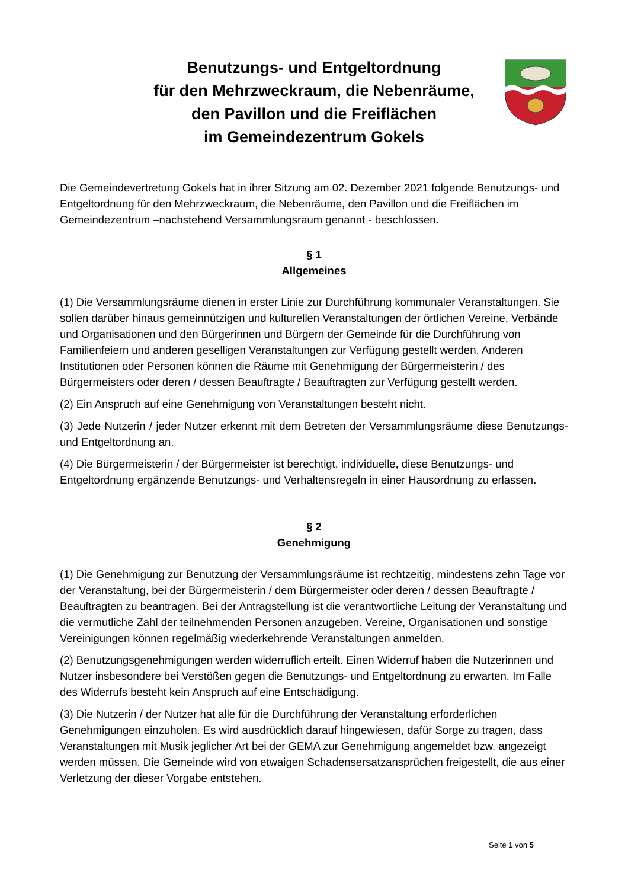Benutzungs- und Entgeltordnung
für den Mehrzweckraum, die Nebenräume,
den Pavillon und die Freiflächen
im Gemeindezentrum Gokels
Die Gemeindevertretung Gokels hat in ihrer Sitzung am 02. Dezember 2021 folgende Benutzungs- und Entgeltordnung für den Mehrzweckraum, die Nebenräume, den Pavillon und die Freiflächen im Gemeindezentrum –nachstehend Versammlungsraum genannt - beschlossen.
§ 1
Allgemeines
(1) Die Versammlungsräume dienen in erster Linie zur Durchführung kommunaler Veranstaltungen. Sie sollen darüber hinaus gemeinnützigen und kulturellen Veranstaltungen der örtlichen Vereine, Verbände und Organisationen und den Bürgerinnen und Bürgern der Gemeinde für die Durchführung von Familienfeiern und anderen geselligen Veranstaltungen zur Verfügung gestellt werden. Anderen Institutionen oder Personen können die Räume mit Genehmigung der Bürgermeisterin / des Bürgermeisters oder deren / dessen Beauftragte / Beauftragten zur Verfügung gestellt werden.
(2) Ein Anspruch auf eine Genehmigung von Veranstaltungen besteht nicht.
(3) Jede Nutzerin / jeder Nutzer erkennt mit dem Betreten der Versammlungsräume diese Benutzungs- und Entgeltordnung an.
(4) Die Bürgermeisterin / der Bürgermeister ist berechtigt, individuelle, diese Benutzungs- und Entgeltordnung ergänzende Benutzungs- und Verhaltensregeln in einer Hausordnung zu erlassen.
§ 2
Genehmigung
(1) Die Genehmigung zur Benutzung der Versammlungsräume ist rechtzeitig, mindestens zehn Tage vor der Veranstaltung, bei der Bürgermeisterin / dem Bürgermeister oder deren / dessen Beauftragte / Beauftragten zu beantragen. Bei der Antragstellung ist die verantwortliche Leitung der Veranstaltung und die vermutliche Zahl der teilnehmenden Personen anzugeben. Vereine, Organisationen und sonstige Vereinigungen können regelmäßig wiederkehrende Veranstaltungen anmelden.
(2) Benutzungsgenehmigungen werden widerruflich erteilt. Einen Widerruf haben die Nutzerinnen und Nutzer insbesondere bei Verstößen gegen die Benutzungs- und Entgeltordnung zu erwarten. Im Falle des Widerrufs besteht kein Anspruch auf eine Entschädigung.
(3) Die Nutzerin / der Nutzer hat alle für die Durchführung der Veranstaltung erforderlichen Genehmigungen einzuholen. Es wird ausdrücklich darauf hingewiesen, dafür Sorge zu tragen, dass Veranstaltungen mit Musik jeglicher Art bei der GEMA zur Genehmigung angemeldet bzw. angezeigt werden müssen. Die Gemeinde wird von etwaigen Schadensersatzansprüchen freigestellt, die aus einer Verletzung der dieser Vorgabe entstehen.
Seite 1 von 5